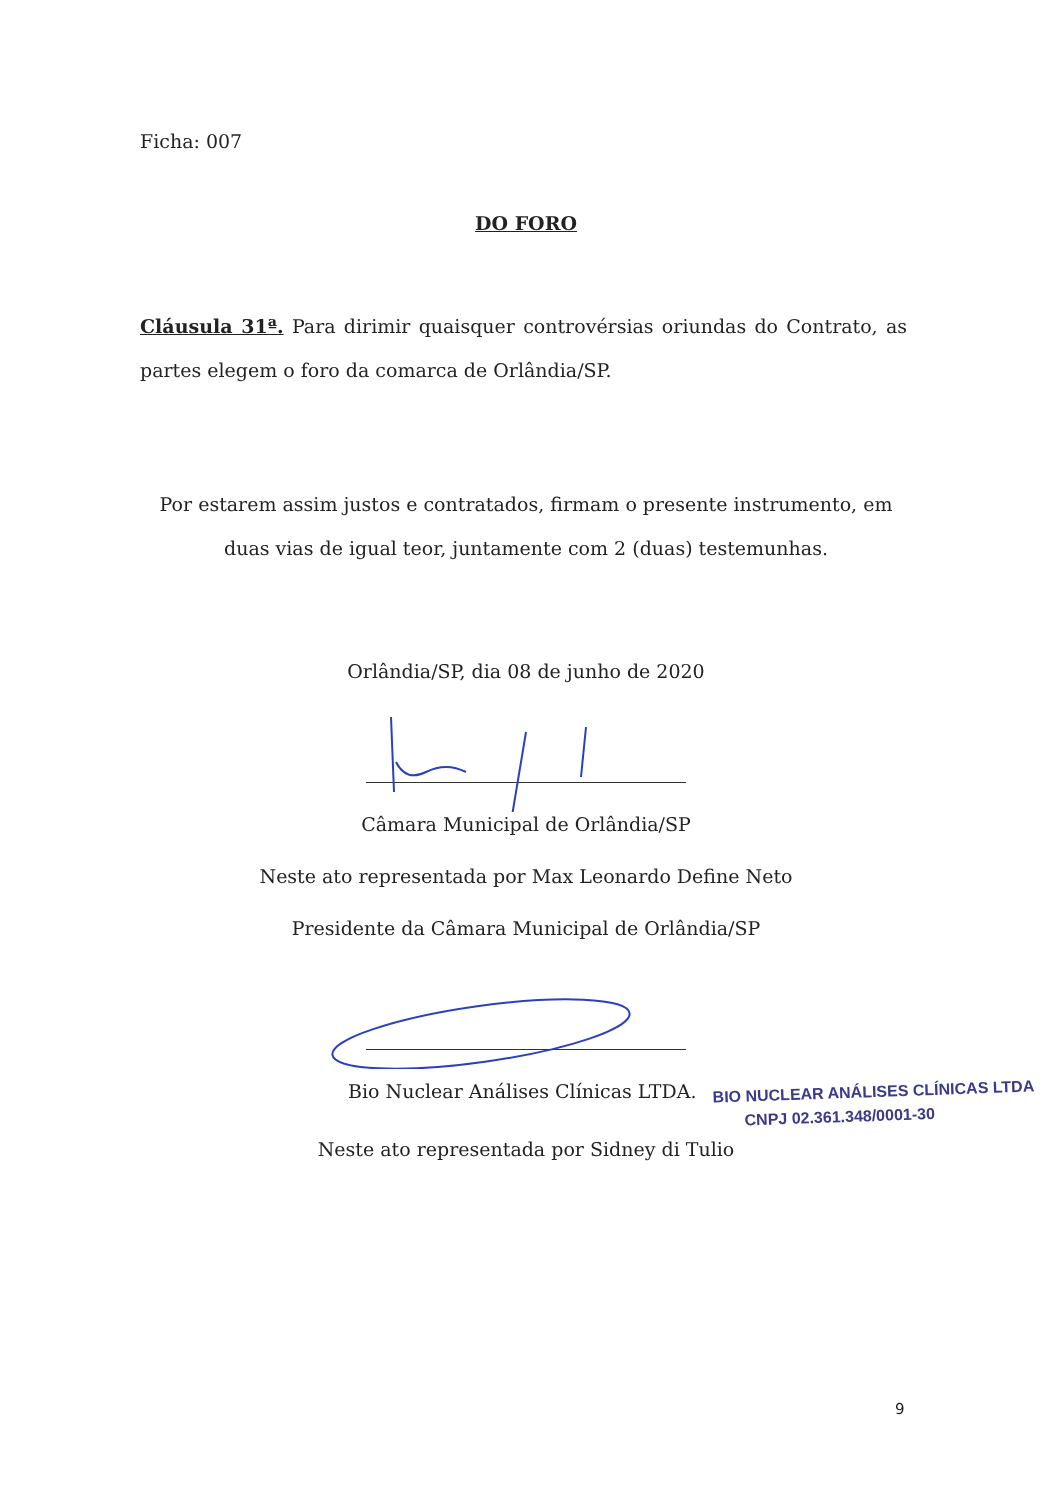Ficha: 007
DO FORO
Cláusula 31ª. Para dirimir quaisquer controvérsias oriundas do Contrato, as partes elegem o foro da comarca de Orlândia/SP.
Por estarem assim justos e contratados, firmam o presente instrumento, em duas vias de igual teor, juntamente com 2 (duas) testemunhas.
Orlândia/SP, dia 08 de junho de 2020
Câmara Municipal de Orlândia/SP
Neste ato representada por Max Leonardo Define Neto
Presidente da Câmara Municipal de Orlândia/SP
Bio Nuclear Análises Clínicas LTDA. BIO NUCLEAR ANÁLISES CLÍNICAS LTDA
CNPJ 02.361.348/0001-30
Neste ato representada por Sidney di Tulio
9